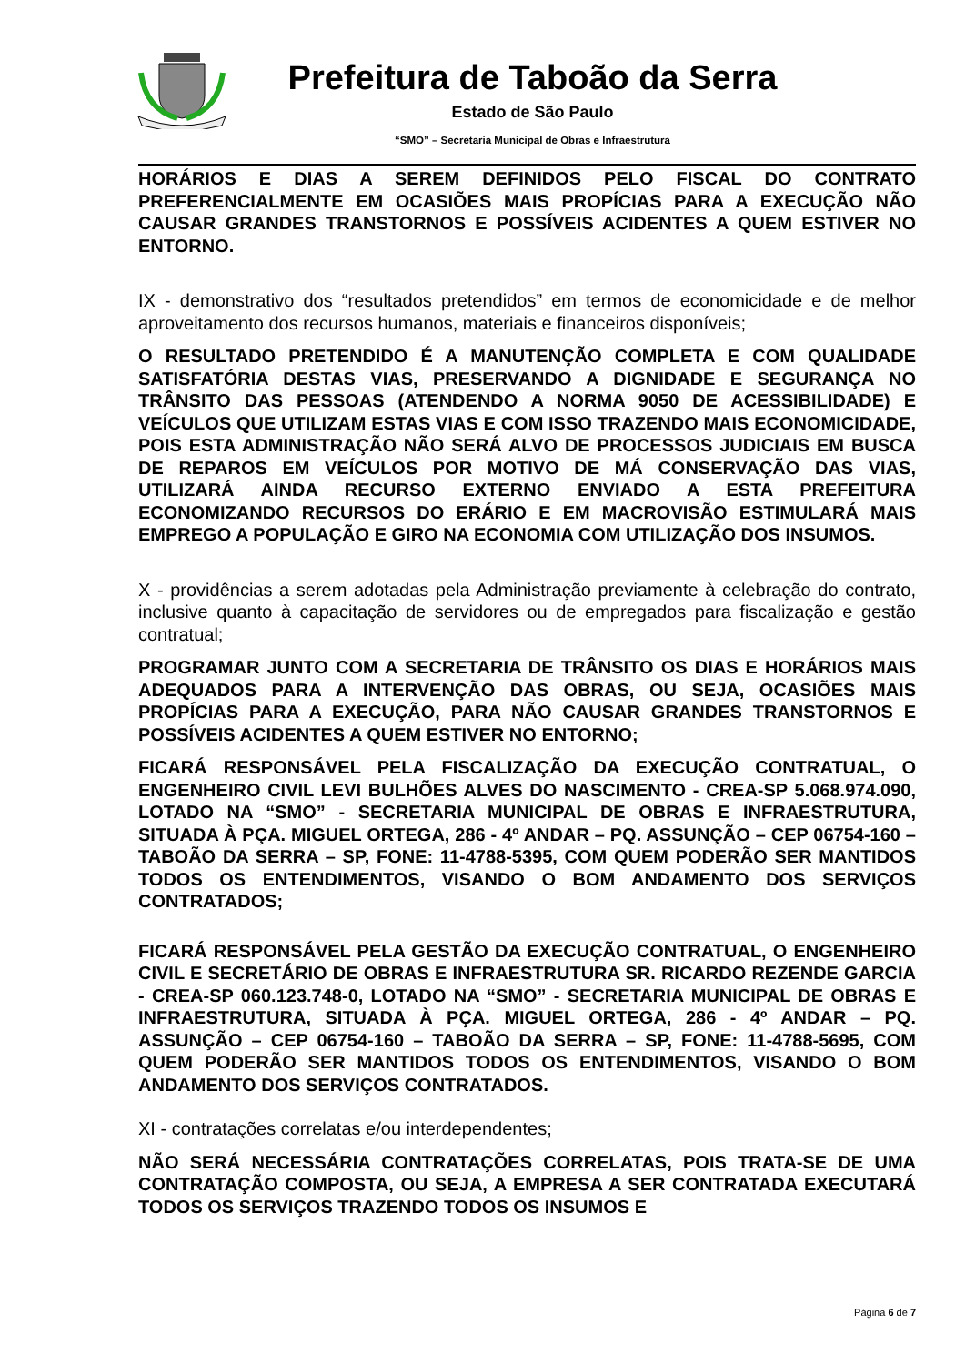Prefeitura de Taboão da Serra
Estado de São Paulo
“SMO” – Secretaria Municipal de Obras e Infraestrutura
HORÁRIOS E DIAS A SEREM DEFINIDOS PELO FISCAL DO CONTRATO PREFERENCIALMENTE EM OCASIÕES MAIS PROPÍCIAS PARA A EXECUÇÃO NÃO CAUSAR GRANDES TRANSTORNOS E POSSÍVEIS ACIDENTES A QUEM ESTIVER NO ENTORNO.
IX - demonstrativo dos “resultados pretendidos” em termos de economicidade e de melhor aproveitamento dos recursos humanos, materiais e financeiros disponíveis;
O RESULTADO PRETENDIDO É A MANUTENÇÃO COMPLETA E COM QUALIDADE SATISFATÓRIA DESTAS VIAS, PRESERVANDO A DIGNIDADE E SEGURANÇA NO TRÂNSITO DAS PESSOAS (ATENDENDO A NORMA 9050 DE ACESSIBILIDADE) E VEÍCULOS QUE UTILIZAM ESTAS VIAS E COM ISSO TRAZENDO MAIS ECONOMICIDADE, POIS ESTA ADMINISTRAÇÃO NÃO SERÁ ALVO DE PROCESSOS JUDICIAIS EM BUSCA DE REPAROS EM VEÍCULOS POR MOTIVO DE MÁ CONSERVAÇÃO DAS VIAS, UTILIZARÁ AINDA RECURSO EXTERNO ENVIADO A ESTA PREFEITURA ECONOMIZANDO RECURSOS DO ERÁRIO E EM MACROVISÃO ESTIMULARÁ MAIS EMPREGO A POPULAÇÃO E GIRO NA ECONOMIA COM UTILIZAÇÃO DOS INSUMOS.
X - providências a serem adotadas pela Administração previamente à celebração do contrato, inclusive quanto à capacitação de servidores ou de empregados para fiscalização e gestão contratual;
PROGRAMAR JUNTO COM A SECRETARIA DE TRÂNSITO OS DIAS E HORÁRIOS MAIS ADEQUADOS PARA A INTERVENÇÃO DAS OBRAS, OU SEJA, OCASIÕES MAIS PROPÍCIAS PARA A EXECUÇÃO, PARA NÃO CAUSAR GRANDES TRANSTORNOS E POSSÍVEIS ACIDENTES A QUEM ESTIVER NO ENTORNO;
FICARÁ RESPONSÁVEL PELA FISCALIZAÇÃO DA EXECUÇÃO CONTRATUAL, O ENGENHEIRO CIVIL LEVI BULHÕES ALVES DO NASCIMENTO - CREA-SP 5.068.974.090, LOTADO NA “SMO” - SECRETARIA MUNICIPAL DE OBRAS E INFRAESTRUTURA, SITUADA À PÇA. MIGUEL ORTEGA, 286 - 4º ANDAR – PQ. ASSUNÇÃO – CEP 06754-160 – TABOÃO DA SERRA – SP, FONE: 11-4788-5395, COM QUEM PODERÃO SER MANTIDOS TODOS OS ENTENDIMENTOS, VISANDO O BOM ANDAMENTO DOS SERVIÇOS CONTRATADOS;
FICARÁ RESPONSÁVEL PELA GESTÃO DA EXECUÇÃO CONTRATUAL, O ENGENHEIRO CIVIL E SECRETÁRIO DE OBRAS E INFRAESTRUTURA SR. RICARDO REZENDE GARCIA - CREA-SP 060.123.748-0, LOTADO NA “SMO” - SECRETARIA MUNICIPAL DE OBRAS E INFRAESTRUTURA, SITUADA À PÇA. MIGUEL ORTEGA, 286 - 4º ANDAR – PQ. ASSUNÇÃO – CEP 06754-160 – TABOÃO DA SERRA – SP, FONE: 11-4788-5695, COM QUEM PODERÃO SER MANTIDOS TODOS OS ENTENDIMENTOS, VISANDO O BOM ANDAMENTO DOS SERVIÇOS CONTRATADOS.
XI - contratações correlatas e/ou interdependentes;
NÃO SERÁ NECESSÁRIA CONTRATAÇÕES CORRELATAS, POIS TRATA-SE DE UMA CONTRATAÇÃO COMPOSTA, OU SEJA, A EMPRESA A SER CONTRATADA EXECUTARÁ TODOS OS SERVIÇOS TRAZENDO TODOS OS INSUMOS E
Página 6 de 7